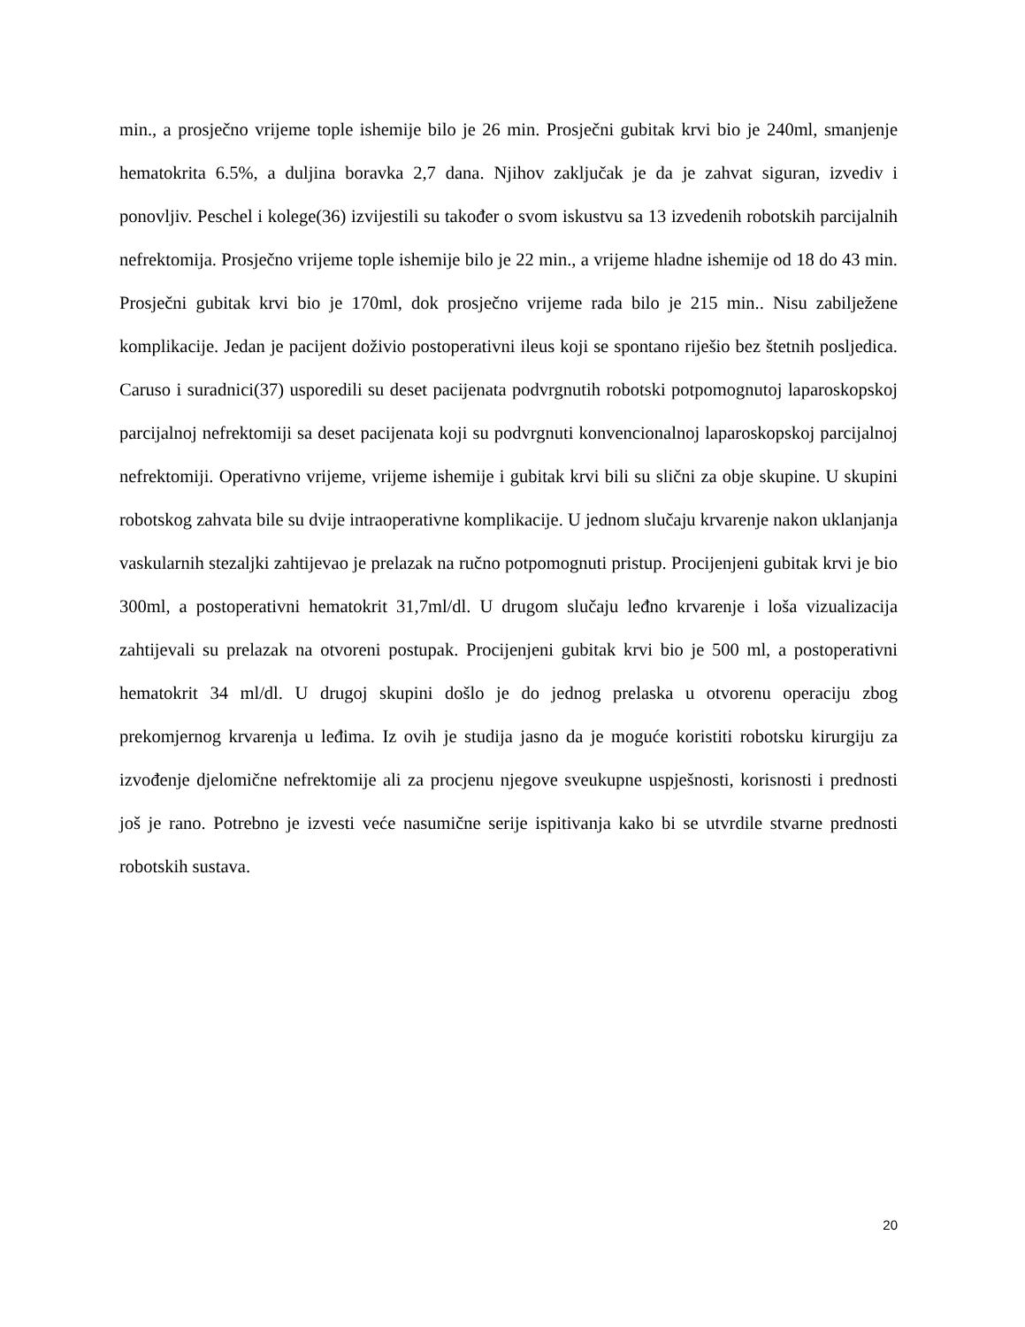min., a prosječno vrijeme tople ishemije bilo je 26 min. Prosječni gubitak krvi bio je 240ml, smanjenje hematokrita 6.5%, a duljina boravka 2,7 dana. Njihov zaključak je da je zahvat siguran, izvediv i ponovljiv. Peschel i kolege(36) izvijestili su također o svom iskustvu sa 13 izvedenih robotskih parcijalnih nefrektomija. Prosječno vrijeme tople ishemije bilo je 22 min., a vrijeme hladne ishemije od 18 do 43 min. Prosječni gubitak krvi bio je 170ml, dok prosječno vrijeme rada bilo je 215 min.. Nisu zabilježene komplikacije. Jedan je pacijent doživio postoperativni ileus koji se spontano riješio bez štetnih posljedica. Caruso i suradnici(37) usporedili su deset pacijenata podvrgnutih robotski potpomognutoj laparoskopskoj parcijalnoj nefrektomiji sa deset pacijenata koji su podvrgnuti konvencionalnoj laparoskopskoj parcijalnoj nefrektomiji. Operativno vrijeme, vrijeme ishemije i gubitak krvi bili su slični za obje skupine. U skupini robotskog zahvata bile su dvije intraoperativne komplikacije. U jednom slučaju krvarenje nakon uklanjanja vaskularnih stezaljki zahtijevao je prelazak na ručno potpomognuti pristup. Procijenjeni gubitak krvi je bio 300ml, a postoperativni hematokrit 31,7ml/dl. U drugom slučaju leđno krvarenje i loša vizualizacija zahtijevali su prelazak na otvoreni postupak. Procijenjeni gubitak krvi bio je 500 ml, a postoperativni hematokrit 34 ml/dl. U drugoj skupini došlo je do jednog prelaska u otvorenu operaciju zbog prekomjernog krvarenja u leđima. Iz ovih je studija jasno da je moguće koristiti robotsku kirurgiju za izvođenje djelomične nefrektomije ali za procjenu njegove sveukupne uspješnosti, korisnosti i prednosti još je rano. Potrebno je izvesti veće nasumične serije ispitivanja kako bi se utvrdile stvarne prednosti robotskih sustava.
20